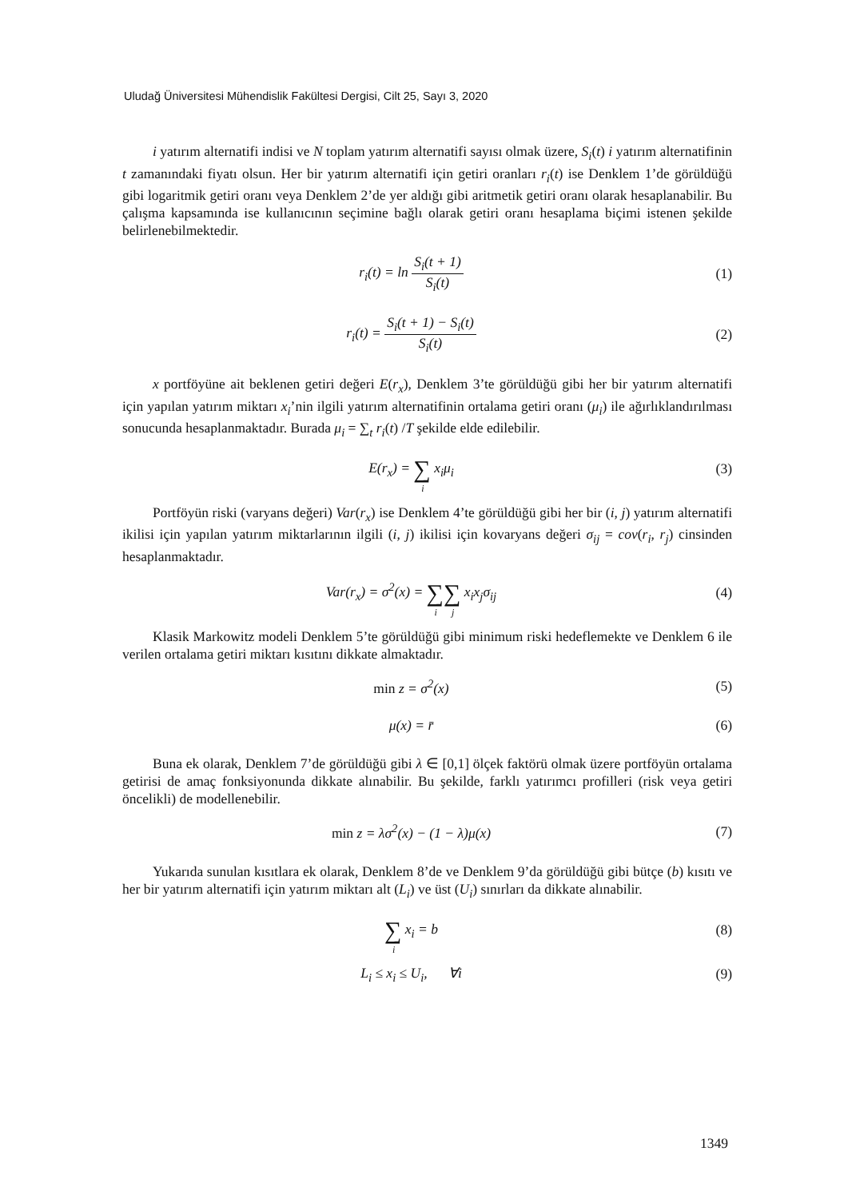Uludağ Üniversitesi Mühendislik Fakültesi Dergisi, Cilt 25, Sayı 3, 2020
i yatırım alternatifi indisi ve N toplam yatırım alternatifi sayısı olmak üzere, S<sub>i</sub>(t) i yatırım alternatifinin t zamanındaki fiyatı olsun. Her bir yatırım alternatifi için getiri oranları r<sub>i</sub>(t) ise Denklem 1’de görüldüğü gibi logaritmik getiri oranı veya Denklem 2’de yer aldığı gibi aritmetik getiri oranı olarak hesaplanabilir. Bu çalışma kapsamında ise kullanıcının seçimine bağlı olarak getiri oranı hesaplama biçimi istenen şekilde belirlenebilmektedir.
r<sub>i</sub>(t) = ln S<sub>i</sub>(t + 1) S<sub>i</sub>(t) (1)
r<sub>i</sub>(t) = S<sub>i</sub>(t + 1) − S<sub>i</sub>(t) S<sub>i</sub>(t)
(2)
x portföyüne ait beklenen getiri değeri E(r<sub>x</sub>), Denklem 3’te görüldüğü gibi her bir yatırım alternatifi için yapılan yatırım miktarı x<sub>i</sub>’nin ilgili yatırım alternatifinin ortalama getiri oranı (μ<sub>i</sub>) ile ağırlıklandırılması sonucunda hesaplanmaktadır. Burada μ<sub>i</sub> = ∑<sub>t</sub> r<sub>i</sub>(t) /T şekilde elde edilebilir.
E(r<sub>x</sub>) = ∑
i
x<sub>i</sub>μ<sub>i</sub>
(3)
Portföyün riski (varyans değeri) Var(r<sub>x</sub>) ise Denklem 4’te görüldüğü gibi her bir (i, j) yatırım alternatifi ikilisi için yapılan yatırım miktarlarının ilgili (i, j) ikilisi için kovaryans değeri σ<sub>ij</sub> = cov(r<sub>i</sub>, r<sub>j</sub>) cinsinden hesaplanmaktadır.
Var(r<sub>x</sub>) = σ<sup>2</sup>(x) = ∑
i
∑
j
x<sub>i</sub>x<sub>j</sub>σ<sub>ij</sub>
(4)
Klasik Markowitz modeli Denklem 5’te görüldüğü gibi minimum riski hedeflemekte ve Denklem 6 ile verilen ortalama getiri miktarı kısıtını dikkate almaktadır.
min z = σ<sup>2</sup>(x) (5)
μ(x) = r̄ (6)
Buna ek olarak, Denklem 7’de görüldüğü gibi λ ∈ [0,1] ölçek faktörü olmak üzere portföyün ortalama getirisi de amaç fonksiyonunda dikkate alınabilir. Bu şekilde, farklı yatırımcı profilleri (risk veya getiri öncelikli) de modellenebilir.
min z = λσ<sup>2</sup>(x) − (1 − λ)μ(x) (7)
Yukarıda sunulan kısıtlara ek olarak, Denklem 8’de ve Denklem 9’da görüldüğü gibi bütçe (b) kısıtı ve her bir yatırım alternatifi için yatırım miktarı alt (L<sub>i</sub>) ve üst (U<sub>i</sub>) sınırları da dikkate alınabilir.
∑
i
x<sub>i</sub> = b
(8)
L<sub>i</sub> ≤ x<sub>i</sub> ≤ U<sub>i</sub>, ∀i (9)
1349